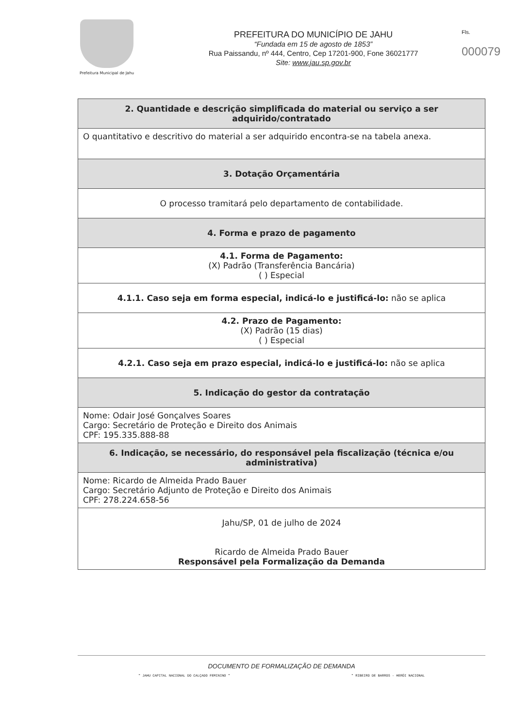Prefeitura Municipal de Jahu
PREFEITURA DO MUNICÍPIO DE JAHU
“Fundada em 15 de agosto de 1853”
Rua Paissandu, nº 444, Centro, Cep 17201-900, Fone 36021777
Site: www.jau.sp.gov.br
Fls.
000079
| 2. Quantidade e descrição simplificada do material ou serviço a ser adquirido/contratado |
| --- |
| O quantitativo e descritivo do material a ser adquirido encontra-se na tabela anexa. |
| 3. Dotação Orçamentária |
| O processo tramitará pelo departamento de contabilidade. |
| 4. Forma e prazo de pagamento |
| 4.1. Forma de Pagamento: (X) Padrão (Transferência Bancária) ( ) Especial |
| 4.1.1. Caso seja em forma especial, indicá-lo e justificá-lo: não se aplica |
| 4.2. Prazo de Pagamento: (X) Padrão (15 dias) ( ) Especial |
| 4.2.1. Caso seja em prazo especial, indicá-lo e justificá-lo: não se aplica |
| 5. Indicação do gestor da contratação |
| Nome: Odair José Gonçalves Soares Cargo: Secretário de Proteção e Direito dos Animais CPF: 195.335.888-88 |
| 6. Indicação, se necessário, do responsável pela fiscalização (técnica e/ou administrativa) |
| Nome: Ricardo de Almeida Prado Bauer Cargo: Secretário Adjunto de Proteção e Direito dos Animais CPF: 278.224.658-56 |
| Jahu/SP, 01 de julho de 2024 Ricardo de Almeida Prado Bauer Responsável pela Formalização da Demanda |
DOCUMENTO DE FORMALIZAÇÃO DE DEMANDA
" JAHU CAPITAL NACIONAL DO CALÇADO FEMININO " " RIBEIRO DE BARROS - HERÓI NACIONAL